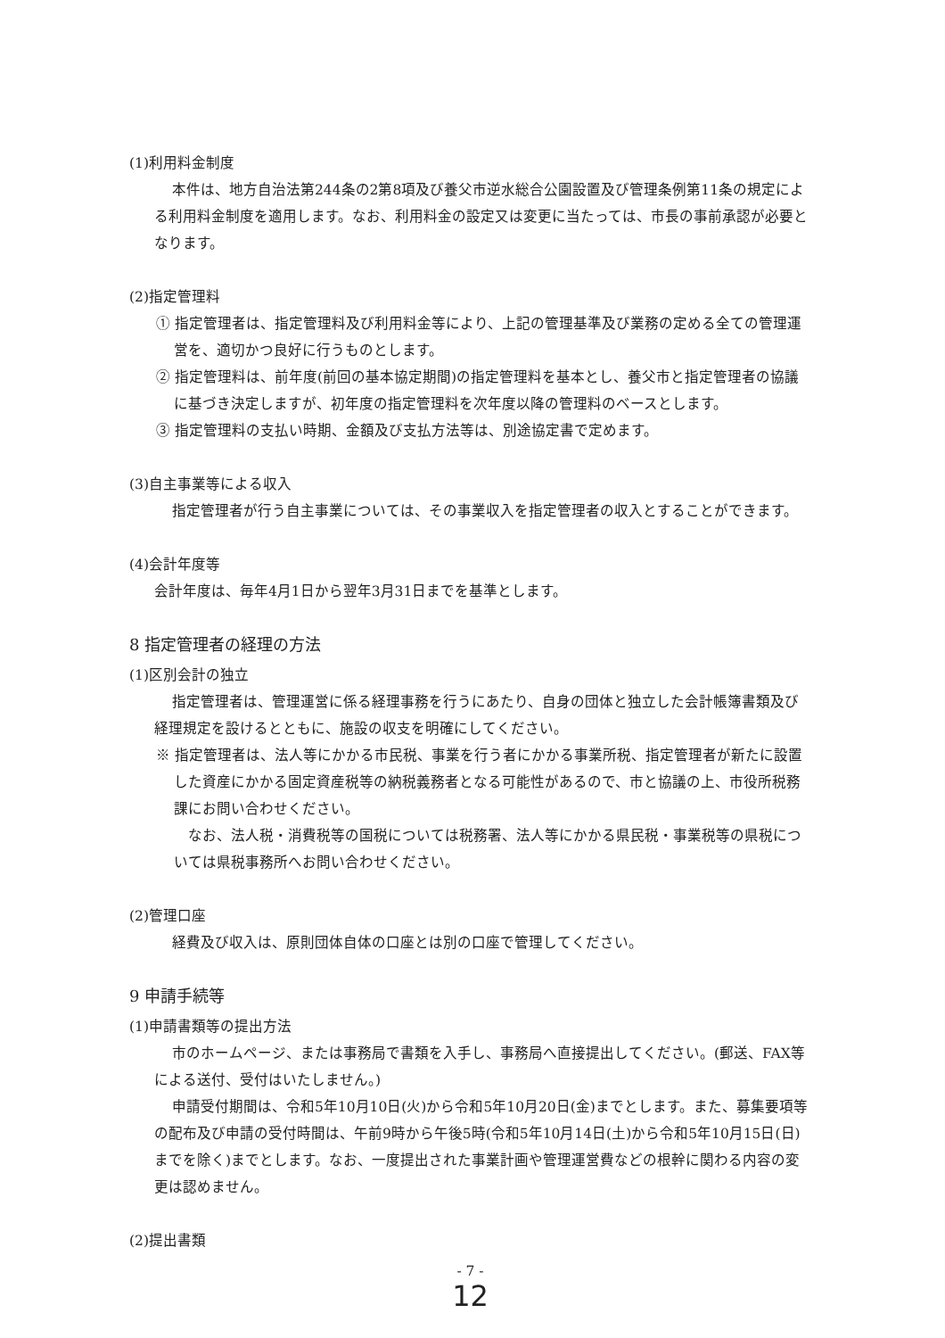(1)利用料金制度
本件は、地方自治法第244条の2第8項及び養父市逆水総合公園設置及び管理条例第11条の規定による利用料金制度を適用します。なお、利用料金の設定又は変更に当たっては、市長の事前承認が必要となります。
(2)指定管理料
① 指定管理者は、指定管理料及び利用料金等により、上記の管理基準及び業務の定める全ての管理運営を、適切かつ良好に行うものとします。
② 指定管理料は、前年度(前回の基本協定期間)の指定管理料を基本とし、養父市と指定管理者の協議に基づき決定しますが、初年度の指定管理料を次年度以降の管理料のベースとします。
③ 指定管理料の支払い時期、金額及び支払方法等は、別途協定書で定めます。
(3)自主事業等による収入
指定管理者が行う自主事業については、その事業収入を指定管理者の収入とすることができます。
(4)会計年度等
会計年度は、毎年4月1日から翌年3月31日までを基準とします。
8 指定管理者の経理の方法
(1)区別会計の独立
指定管理者は、管理運営に係る経理事務を行うにあたり、自身の団体と独立した会計帳簿書類及び経理規定を設けるとともに、施設の収支を明確にしてください。
※ 指定管理者は、法人等にかかる市民税、事業を行う者にかかる事業所税、指定管理者が新たに設置した資産にかかる固定資産税等の納税義務者となる可能性があるので、市と協議の上、市役所税務課にお問い合わせください。
　なお、法人税・消費税等の国税については税務署、法人等にかかる県民税・事業税等の県税については県税事務所へお問い合わせください。
(2)管理口座
経費及び収入は、原則団体自体の口座とは別の口座で管理してください。
9 申請手続等
(1)申請書類等の提出方法
市のホームページ、または事務局で書類を入手し、事務局へ直接提出してください。(郵送、FAX等による送付、受付はいたしません。)
申請受付期間は、令和5年10月10日(火)から令和5年10月20日(金)までとします。また、募集要項等の配布及び申請の受付時間は、午前9時から午後5時(令和5年10月14日(土)から令和5年10月15日(日)までを除く)までとします。なお、一度提出された事業計画や管理運営費などの根幹に関わる内容の変更は認めません。
(2)提出書類
- 7 -
12